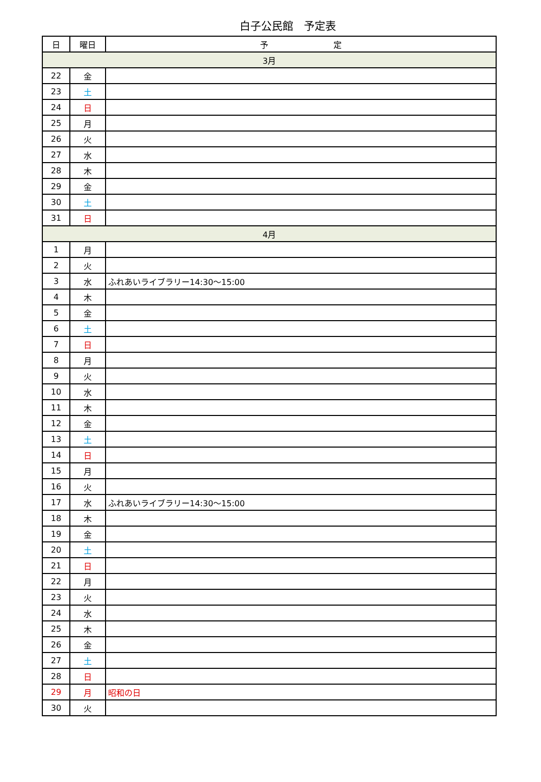白子公民館　予定表
| 日 | 曜日 | 予 定 |
| --- | --- | --- |
| 3月 | | |
| 22 | 金 | |
| 23 | 土 | |
| 24 | 日 | |
| 25 | 月 | |
| 26 | 火 | |
| 27 | 水 | |
| 28 | 木 | |
| 29 | 金 | |
| 30 | 土 | |
| 31 | 日 | |
| 4月 | | |
| 1 | 月 | |
| 2 | 火 | |
| 3 | 水 | ふれあいライブラリー14:30～15:00 |
| 4 | 木 | |
| 5 | 金 | |
| 6 | 土 | |
| 7 | 日 | |
| 8 | 月 | |
| 9 | 火 | |
| 10 | 水 | |
| 11 | 木 | |
| 12 | 金 | |
| 13 | 土 | |
| 14 | 日 | |
| 15 | 月 | |
| 16 | 火 | |
| 17 | 水 | ふれあいライブラリー14:30～15:00 |
| 18 | 木 | |
| 19 | 金 | |
| 20 | 土 | |
| 21 | 日 | |
| 22 | 月 | |
| 23 | 火 | |
| 24 | 水 | |
| 25 | 木 | |
| 26 | 金 | |
| 27 | 土 | |
| 28 | 日 | |
| 29 | 月 | 昭和の日 |
| 30 | 火 | |